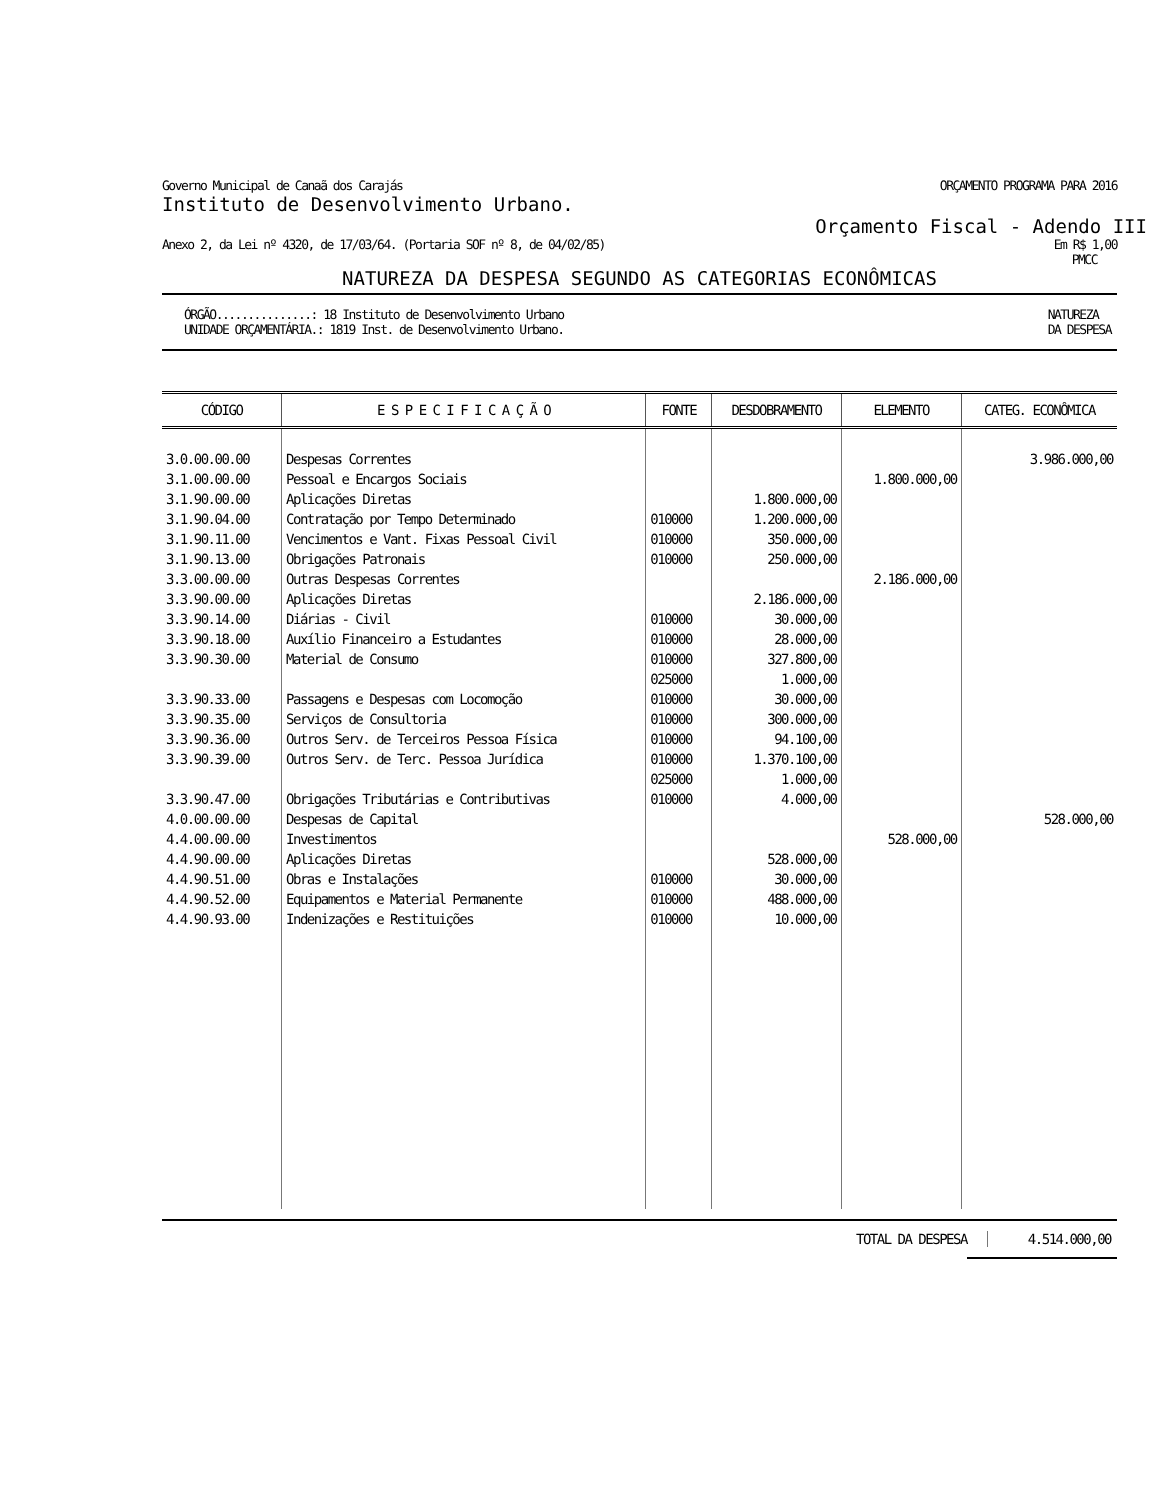Governo Municipal de Canaã dos Carajás ORÇAMENTO PROGRAMA PARA 2016
Instituto de Desenvolvimento Urbano.
Orçamento Fiscal - Adendo III
Anexo 2, da Lei nº 4320, de 17/03/64. (Portaria SOF nº 8, de 04/02/85) Em R$ 1,00
PMCC
NATUREZA DA DESPESA SEGUNDO AS CATEGORIAS ECONÔMICAS
ÓRGÃO...............: 18 Instituto de Desenvolvimento Urbano
UNIDADE ORÇAMENTÁRIA.: 1819 Inst. de Desenvolvimento Urbano. NATUREZA
DA DESPESA
| CÓDIGO | E S P E C I F I C A Ç Ã O | FONTE | DESDOBRAMENTO | ELEMENTO | CATEG. ECONÔMICA |
| --- | --- | --- | --- | --- | --- |
| 3.0.00.00.00 | Despesas Correntes | | | | 3.986.000,00 |
| 3.1.00.00.00 | Pessoal e Encargos Sociais | | | 1.800.000,00 | |
| 3.1.90.00.00 | Aplicações Diretas | | 1.800.000,00 | | |
| 3.1.90.04.00 | Contratação por Tempo Determinado | 010000 | 1.200.000,00 | | |
| 3.1.90.11.00 | Vencimentos e Vant. Fixas Pessoal Civil | 010000 | 350.000,00 | | |
| 3.1.90.13.00 | Obrigações Patronais | 010000 | 250.000,00 | | |
| 3.3.00.00.00 | Outras Despesas Correntes | | | 2.186.000,00 | |
| 3.3.90.00.00 | Aplicações Diretas | | 2.186.000,00 | | |
| 3.3.90.14.00 | Diárias - Civil | 010000 | 30.000,00 | | |
| 3.3.90.18.00 | Auxílio Financeiro a Estudantes | 010000 | 28.000,00 | | |
| 3.3.90.30.00 | Material de Consumo | 010000 025000 | 327.800,00 1.000,00 | | |
| 3.3.90.33.00 | Passagens e Despesas com Locomoção | 010000 | 30.000,00 | | |
| 3.3.90.35.00 | Serviços de Consultoria | 010000 | 300.000,00 | | |
| 3.3.90.36.00 | Outros Serv. de Terceiros Pessoa Física | 010000 | 94.100,00 | | |
| 3.3.90.39.00 | Outros Serv. de Terc. Pessoa Jurídica | 010000 025000 | 1.370.100,00 1.000,00 | | |
| 3.3.90.47.00 | Obrigações Tributárias e Contributivas | 010000 | 4.000,00 | | |
| 4.0.00.00.00 | Despesas de Capital | | | | 528.000,00 |
| 4.4.00.00.00 | Investimentos | | | 528.000,00 | |
| 4.4.90.00.00 | Aplicações Diretas | | 528.000,00 | | |
| 4.4.90.51.00 | Obras e Instalações | 010000 | 30.000,00 | | |
| 4.4.90.52.00 | Equipamentos e Material Permanente | 010000 | 488.000,00 | | |
| 4.4.90.93.00 | Indenizações e Restituições | 010000 | 10.000,00 | | |
TOTAL DA DESPESA 4.514.000,00